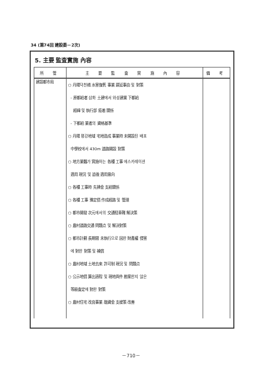34 (第74回 建設委－2次)
5. 主要 監査實施 內容
| 所 管 | 主 要 監 査 實 施 內 容 | 備 考 |
| --- | --- | --- |
| 建設都市局 | ○ 丹陽덕천橋 水害復舊 事業 遲延事由 및 對策 - 原都給者 삼화 土建에서 와성建業 下都給 經緯 및 執行部 癒着 關係 - 下都給 業者의 資格基準 ○ 丹陽 평강地域 宅地造成 事業時 未開設된 배포 中學校에서 430m 道路開設 對策 ○ 地方業體가 實施하는 各種 工事 에스카레이션 適用 現況 및 追後 適用意向 ○ 各種 工事時 先拂金 支給關係 ○ 各種 工事 豫定價 作成經路 및 管理 ○ 都市開發 次元에서의 交通駐車難 解決策 ○ 農村道路交通 問題点 및 解決對策 ○ 都市計劃 長期間 未執行으로 因한 財產權 侵害 에 對한 對策 및 補償 ○ 農村地域 土地去來 許可制 現況 및 問題点 ○ 公示地價 算出過程 및 現地與件 勘案한지 않은 等級査定에 對한 對策 ○ 農村住宅 改良事業 融資金 支援策 改善 | |
－710－